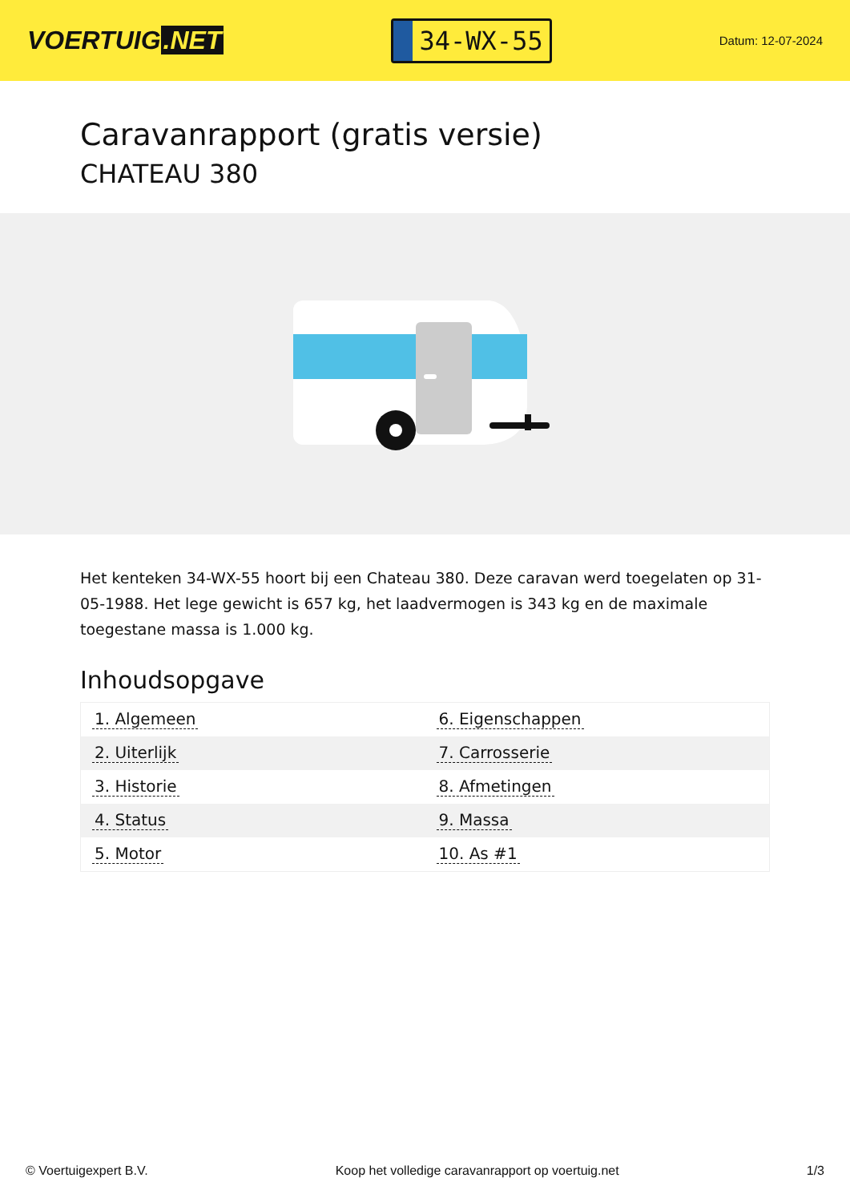VOERTUIG.NET
34-WX-55
Datum: 12-07-2024
Caravanrapport (gratis versie)
CHATEAU 380
Het kenteken 34-WX-55 hoort bij een Chateau 380. Deze caravan werd toegelaten op 31-05-1988. Het lege gewicht is 657 kg, het laadvermogen is 343 kg en de maximale toegestane massa is 1.000 kg.
Inhoudsopgave
| 1. Algemeen | 6. Eigenschappen |
| 2. Uiterlijk | 7. Carrosserie |
| 3. Historie | 8. Afmetingen |
| 4. Status | 9. Massa |
| 5. Motor | 10. As #1 |
© Voertuigexpert B.V. Koop het volledige caravanrapport op voertuig.net 1/3